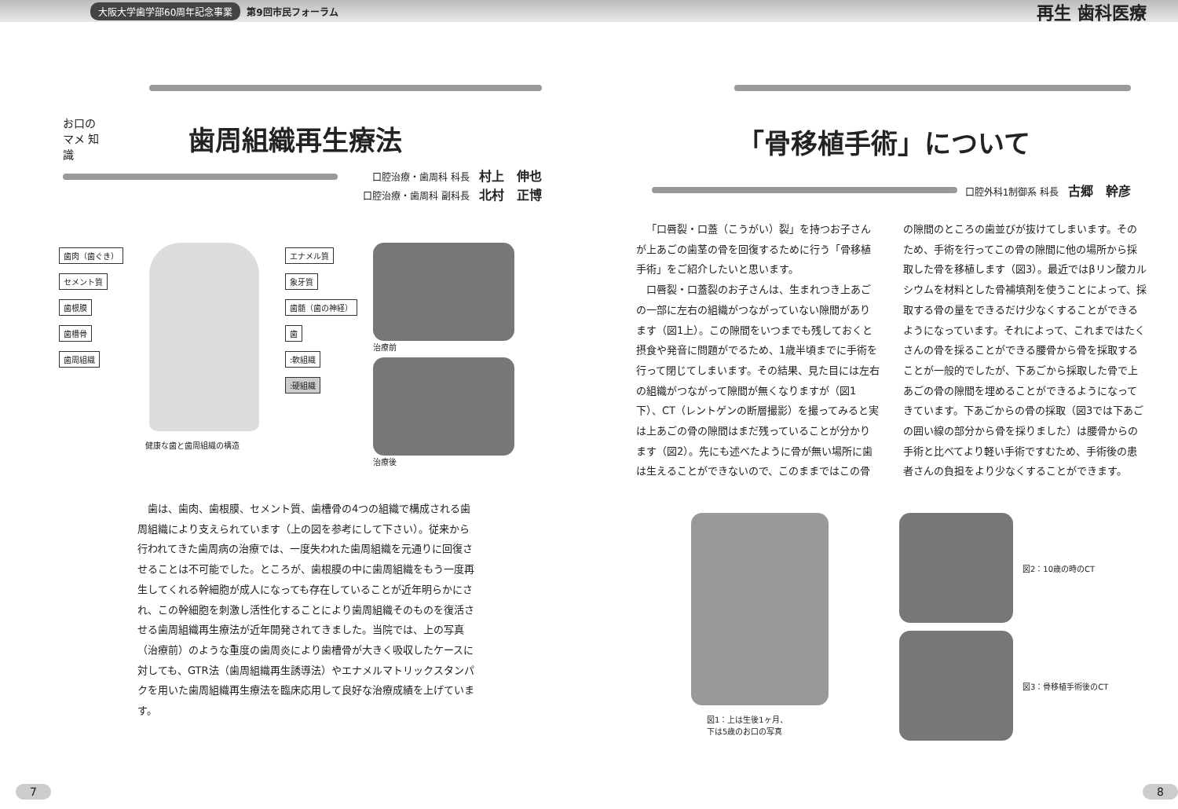大阪大学歯学部60周年記念事業 第9回市民フォーラム 再生 歯科医療
お口の マメ 知識
歯周組織再生療法
口腔治療・歯周科 科長 村上　伸也
口腔治療・歯周科 副科長 北村　正博
歯肉（歯ぐき）
セメント質
歯根膜
歯槽骨
歯周組織
エナメル質
象牙質
歯髄（歯の神経）
歯
:軟組織
:硬組織
健康な歯と歯周組織の構造
治療前
治療後
歯は、歯肉、歯根膜、セメント質、歯槽骨の4つの組織で構成される歯周組織により支えられています（上の図を参考にして下さい）。従来から行われてきた歯周病の治療では、一度失われた歯周組織を元通りに回復させることは不可能でした。ところが、歯根膜の中に歯周組織をもう一度再生してくれる幹細胞が成人になっても存在していることが近年明らかにされ、この幹細胞を刺激し活性化することにより歯周組織そのものを復活させる歯周組織再生療法が近年開発されてきました。当院では、上の写真（治療前）のような重度の歯周炎により歯槽骨が大きく吸収したケースに対しても、GTR法（歯周組織再生誘導法）やエナメルマトリックスタンパクを用いた歯周組織再生療法を臨床応用して良好な治療成績を上げています。
7
「骨移植手術」について
口腔外科1制御系 科長 古郷　幹彦
「口唇裂・口蓋（こうがい）裂」を持つお子さんが上あごの歯茎の骨を回復するために行う「骨移植手術」をご紹介したいと思います。
口唇裂・口蓋裂のお子さんは、生まれつき上あごの一部に左右の組織がつながっていない隙間があります（図1上）。この隙間をいつまでも残しておくと摂食や発音に問題がでるため、1歳半頃までに手術を行って閉じてしまいます。その結果、見た目には左右の組織がつながって隙間が無くなりますが（図1下）、CT（レントゲンの断層撮影）を撮ってみると実は上あごの骨の隙間はまだ残っていることが分かります（図2）。先にも述べたように骨が無い場所に歯は生えることができないので、このままではこの骨の隙間のところの歯並びが抜けてしまいます。そのため、手術を行ってこの骨の隙間に他の場所から採取した骨を移植します（図3）。最近ではβリン酸カルシウムを材料とした骨補填剤を使うことによって、採取する骨の量をできるだけ少なくすることができるようになっています。それによって、これまではたくさんの骨を採ることができる腰骨から骨を採取することが一般的でしたが、下あごから採取した骨で上あごの骨の隙間を埋めることができるようになってきています。下あごからの骨の採取（図3では下あごの囲い線の部分から骨を採りました）は腰骨からの手術と比べてより軽い手術ですむため、手術後の患者さんの負担をより少なくすることができます。
図1：上は生後1ヶ月、
下は5歳のお口の写真
図2：10歳の時のCT
図3：骨移植手術後のCT
8